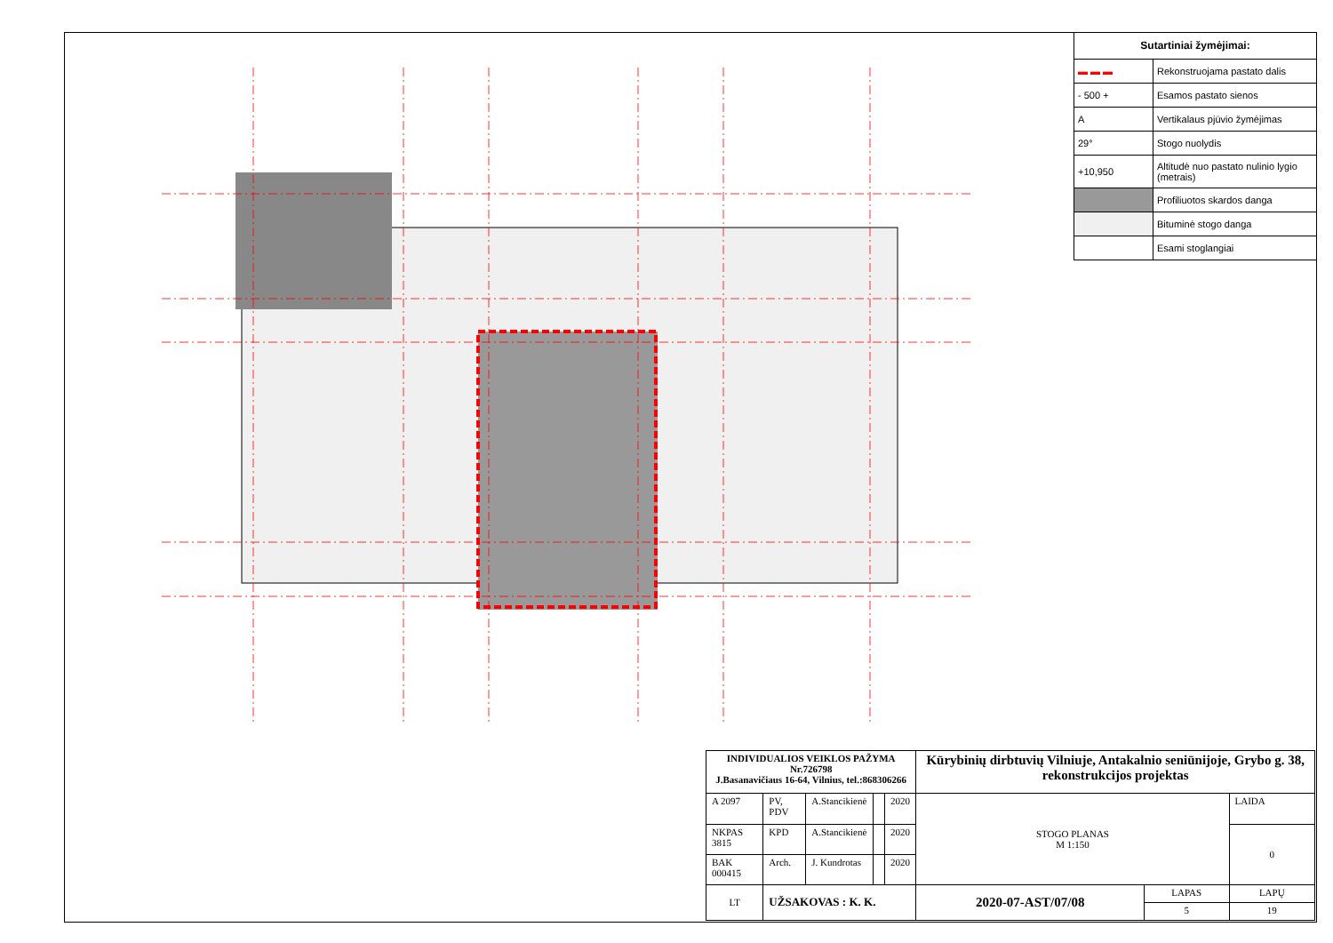| Sutartiniai žymėjimai: | |
| --- | --- |
| ▬ ▬ ▬ | Rekonstruojama pastato dalis |
| - 500 + | Esamos pastato sienos |
| A | Vertikalaus pjūvio žymėjimas |
| 29° | Stogo nuolydis |
| +10,950 | Altitudė nuo pastato nulinio lygio (metrais) |
| | Profiliuotos skardos danga |
| | Bituminė stogo danga |
| | Esami stoglangiai |
| INDIVIDUALIOS VEIKLOS PAŽYMA Nr.726798 J.Basanavičiaus 16-64, Vilnius, tel.:868306266 | | | | | Kūrybinių dirbtuvių Vilniuje, Antakalnio seniūnijoje, Grybo g. 38, rekonstrukcijos projektas | | |
| A 2097 | PV, PDV | A.Stancikienė | | 2020 | STOGO PLANAS M 1:150 | | LAIDA |
| NKPAS 3815 | KPD | A.Stancikienė | | 2020 | | | 0 |
| BAK 000415 | Arch. | J. Kundrotas | | 2020 | | | |
| LT | UŽSAKOVAS : K. K. | | | | 2020-07-AST/07/08 | LAPAS | LAPŲ |
| | | | | | | 5 | 19 |